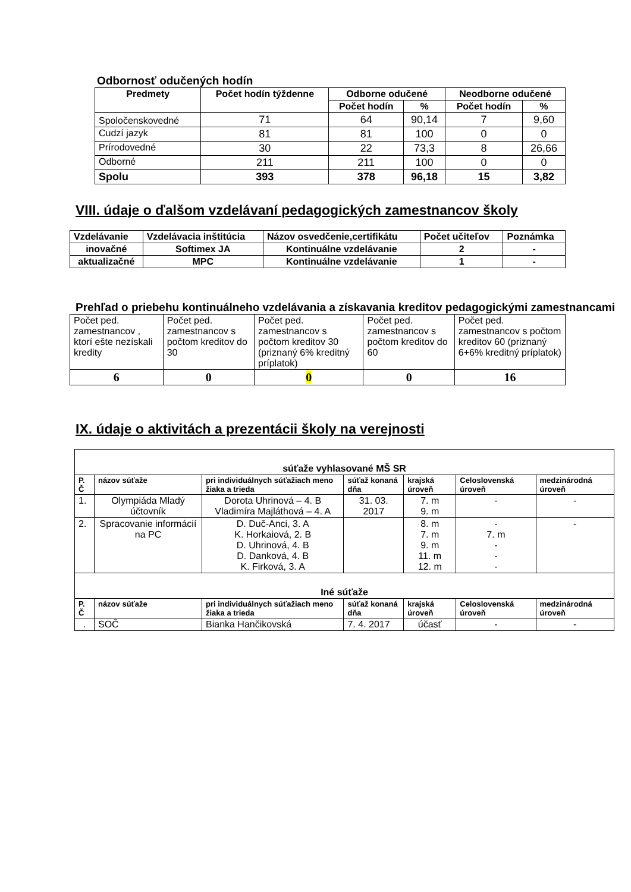Odbornosť odučených hodín
| Predmety | Počet hodín týždenne | Odborne odučené | | Neodborne odučené | |
| --- | --- | --- | --- | --- | --- |
| | | Počet hodín | % | Počet hodín | % |
| Spoločenskovedné | 71 | 64 | 90,14 | 7 | 9,60 |
| Cudzí jazyk | 81 | 81 | 100 | 0 | 0 |
| Prírodovedné | 30 | 22 | 73,3 | 8 | 26,66 |
| Odborné | 211 | 211 | 100 | 0 | 0 |
| Spolu | 393 | 378 | 96,18 | 15 | 3,82 |
VIII. údaje o ďalšom vzdelávaní pedagogických zamestnancov školy
| Vzdelávanie | Vzdelávacia inštitúcia | Názov osvedčenie,certifikátu | Počet učiteľov | Poznámka |
| inovačné | Softimex JA | Kontinuálne vzdelávanie | 2 | - |
| aktualizačné | MPC | Kontinuálne vzdelávanie | 1 | - |
Prehľad o priebehu kontinuálneho vzdelávania a získavania kreditov pedagogickými zamestnancami
| Počet ped. zamestnancov , ktorí ešte nezískali kredity | Počet ped. zamestnancov s počtom kreditov do 30 | Počet ped. zamestnancov s počtom kreditov 30 (priznaný 6% kreditný príplatok) | Počet ped. zamestnancov s počtom kreditov do 60 | Počet ped. zamestnancov s počtom kreditov 60 (priznaný 6+6% kreditný príplatok) |
| 6 | 0 | 0 | 0 | 16 |
IX. údaje o aktivitách a prezentácii školy na verejnosti
| súťaže vyhlasované MŠ SR | | | | | | |
| P. Č | názov súťaže | pri individuálnych súťažiach meno žiaka a trieda | súťaž konaná dňa | krajská úroveň | Celoslovenská úroveň | medzinárodná úroveň |
| 1. | Olympiáda Mladý účtovník | Dorota Uhrinová – 4. B Vladimíra Majláthová – 4. A | 31. 03. 2017 | 7. m 9. m | - | - |
| 2. | Spracovanie informácií na PC | D. Duč-Anci, 3. A K. Horkaiová, 2. B D. Uhrinová, 4. B D. Danková, 4. B K. Firková, 3. A | | 8. m 7. m 9. m 11. m 12. m | - 7. m - - - | - |
| Iné súťaže | | | | | | |
| P. Č | názov súťaže | pri individuálnych súťažiach meno žiaka a trieda | súťaž konaná dňa | krajská úroveň | Celoslovenská úroveň | medzinárodná úroveň |
| . | SOČ | Bianka Hančikovská | 7. 4. 2017 | účasť | - | - |